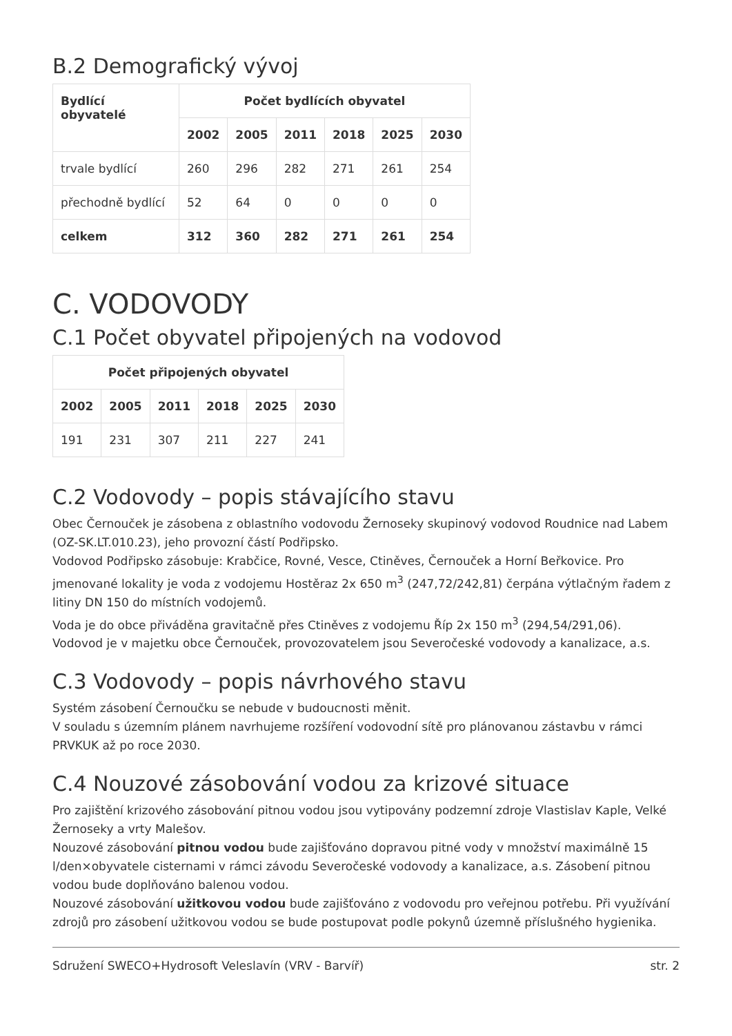B.2 Demografický vývoj
| Bydlící obyvatelé | Počet bydlících obyvatel | | | | | |
| --- | --- | --- | --- | --- | --- | --- |
| | 2002 | 2005 | 2011 | 2018 | 2025 | 2030 |
| trvale bydlící | 260 | 296 | 282 | 271 | 261 | 254 |
| přechodně bydlící | 52 | 64 | 0 | 0 | 0 | 0 |
| celkem | 312 | 360 | 282 | 271 | 261 | 254 |
C. VODOVODY
C.1 Počet obyvatel připojených na vodovod
| Počet připojených obyvatel | | | | | |
| --- | --- | --- | --- | --- | --- |
| 2002 | 2005 | 2011 | 2018 | 2025 | 2030 |
| 191 | 231 | 307 | 211 | 227 | 241 |
C.2 Vodovody – popis stávajícího stavu
Obec Černouček je zásobena z oblastního vodovodu Žernoseky skupinový vodovod Roudnice nad Labem (OZ-SK.LT.010.23), jeho provozní částí Podřipsko.
Vodovod Podřipsko zásobuje: Krabčice, Rovné, Vesce, Ctiněves, Černouček a Horní Beřkovice. Pro jmenované lokality je voda z vodojemu Hostěraz 2x 650 m<sup>3</sup> (247,72/242,81) čerpána výtlačným řadem z litiny DN 150 do místních vodojemů.
Voda je do obce přiváděna gravitačně přes Ctiněves z vodojemu Říp 2x 150 m<sup>3</sup> (294,54/291,06).
Vodovod je v majetku obce Černouček, provozovatelem jsou Severočeské vodovody a kanalizace, a.s.
C.3 Vodovody – popis návrhového stavu
Systém zásobení Černoučku se nebude v budoucnosti měnit.
V souladu s územním plánem navrhujeme rozšíření vodovodní sítě pro plánovanou zástavbu v rámci PRVKUK až po roce 2030.
C.4 Nouzové zásobování vodou za krizové situace
Pro zajištění krizového zásobování pitnou vodou jsou vytipovány podzemní zdroje Vlastislav Kaple, Velké Žernoseky a vrty Malešov.
Nouzové zásobování pitnou vodou bude zajišťováno dopravou pitné vody v množství maximálně 15 l/den×obyvatele cisternami v rámci závodu Severočeské vodovody a kanalizace, a.s. Zásobení pitnou vodou bude doplňováno balenou vodou.
Nouzové zásobování užitkovou vodou bude zajišťováno z vodovodu pro veřejnou potřebu. Při využívání zdrojů pro zásobení užitkovou vodou se bude postupovat podle pokynů územně příslušného hygienika.
Sdružení SWECO+Hydrosoft Veleslavín (VRV - Barvíř) str. 2